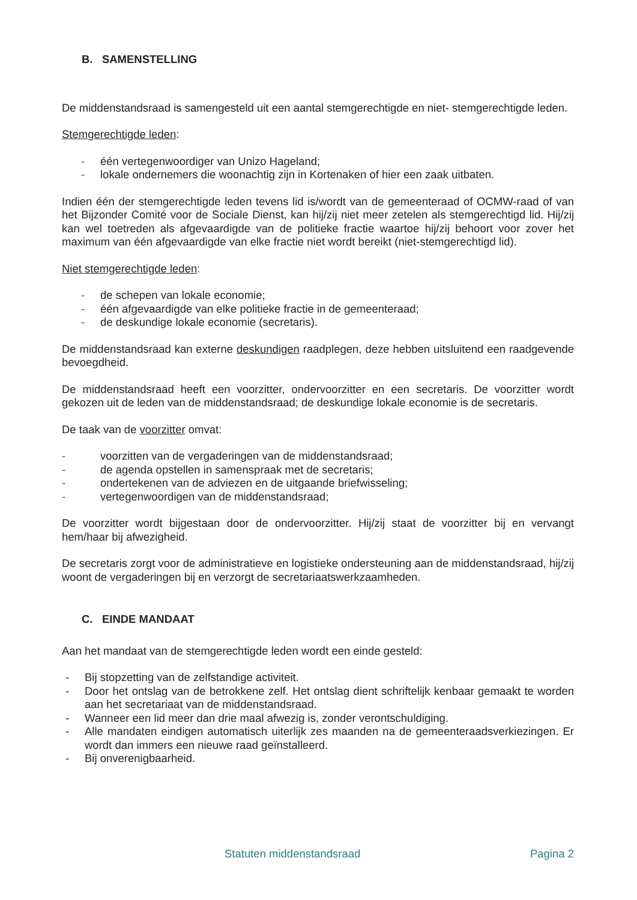B. SAMENSTELLING
De middenstandsraad is samengesteld uit een aantal stemgerechtigde en niet- stemgerechtigde leden.
Stemgerechtigde leden:
- één vertegenwoordiger van Unizo Hageland;
- lokale ondernemers die woonachtig zijn in Kortenaken of hier een zaak uitbaten.
Indien één der stemgerechtigde leden tevens lid is/wordt van de gemeenteraad of OCMW-raad of van het Bijzonder Comité voor de Sociale Dienst, kan hij/zij niet meer zetelen als stemgerechtigd lid. Hij/zij kan wel toetreden als afgevaardigde van de politieke fractie waartoe hij/zij behoort voor zover het maximum van één afgevaardigde van elke fractie niet wordt bereikt (niet-stemgerechtigd lid).
Niet stemgerechtigde leden:
- de schepen van lokale economie;
- één afgevaardigde van elke politieke fractie in de gemeenteraad;
- de deskundige lokale economie (secretaris).
De middenstandsraad kan externe deskundigen raadplegen, deze hebben uitsluitend een raadgevende bevoegdheid.
De middenstandsraad heeft een voorzitter, ondervoorzitter en een secretaris. De voorzitter wordt gekozen uit de leden van de middenstandsraad; de deskundige lokale economie is de secretaris.
De taak van de voorzitter omvat:
- voorzitten van de vergaderingen van de middenstandsraad;
- de agenda opstellen in samenspraak met de secretaris;
- ondertekenen van de adviezen en de uitgaande briefwisseling;
- vertegenwoordigen van de middenstandsraad;
De voorzitter wordt bijgestaan door de ondervoorzitter. Hij/zij staat de voorzitter bij en vervangt hem/haar bij afwezigheid.
De secretaris zorgt voor de administratieve en logistieke ondersteuning aan de middenstandsraad, hij/zij woont de vergaderingen bij en verzorgt de secretariaatswerkzaamheden.
C. EINDE MANDAAT
Aan het mandaat van de stemgerechtigde leden wordt een einde gesteld:
- Bij stopzetting van de zelfstandige activiteit.
- Door het ontslag van de betrokkene zelf. Het ontslag dient schriftelijk kenbaar gemaakt te worden aan het secretariaat van de middenstandsraad.
- Wanneer een lid meer dan drie maal afwezig is, zonder verontschuldiging.
- Alle mandaten eindigen automatisch uiterlijk zes maanden na de gemeenteraadsverkiezingen. Er wordt dan immers een nieuwe raad geïnstalleerd.
- Bij onverenigbaarheid.
Statuten middenstandsraad Pagina 2